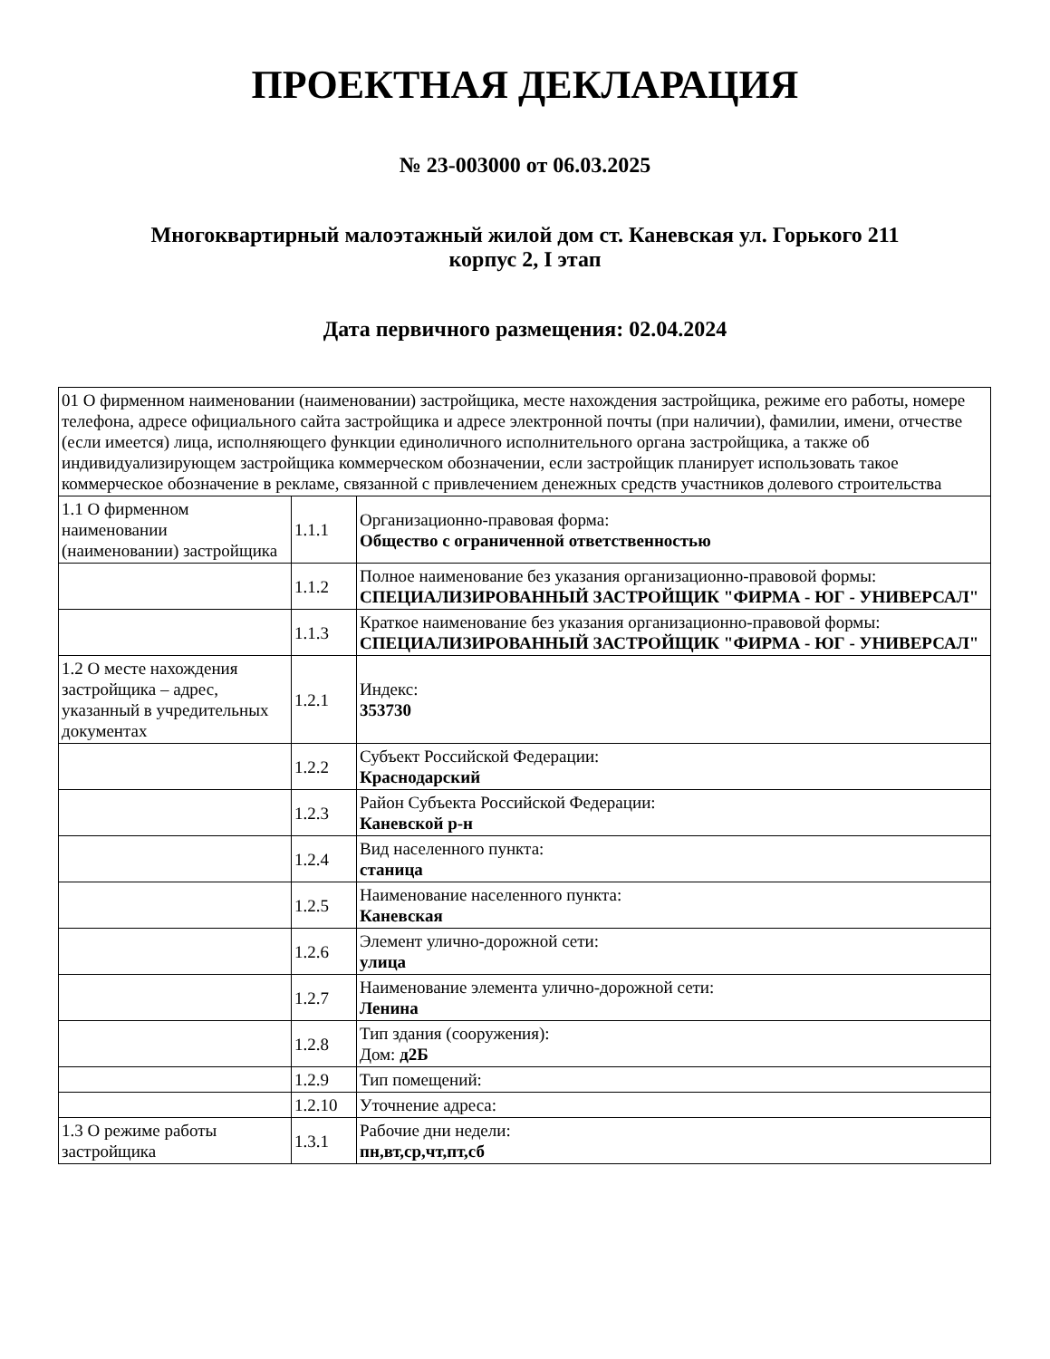ПРОЕКТНАЯ ДЕКЛАРАЦИЯ
№ 23-003000 от 06.03.2025
Многоквартирный малоэтажный жилой дом ст. Каневская ул. Горького 211
корпус 2, I этап
Дата первичного размещения: 02.04.2024
| 01 О фирменном наименовании (наименовании) застройщика, месте нахождения застройщика, режиме его работы, номере телефона, адресе официального сайта застройщика и адресе электронной почты (при наличии), фамилии, имени, отчестве (если имеется) лица, исполняющего функции единоличного исполнительного органа застройщика, а также об индивидуализирующем застройщика коммерческом обозначении, если застройщик планирует использовать такое коммерческое обозначение в рекламе, связанной с привлечением денежных средств участников долевого строительства | | |
| 1.1 О фирменном наименовании (наименовании) застройщика | 1.1.1 | Организационно-правовая форма: Общество с ограниченной ответственностью |
| | 1.1.2 | Полное наименование без указания организационно-правовой формы: СПЕЦИАЛИЗИРОВАННЫЙ ЗАСТРОЙЩИК "ФИРМА - ЮГ - УНИВЕРСАЛ" |
| | 1.1.3 | Краткое наименование без указания организационно-правовой формы: СПЕЦИАЛИЗИРОВАННЫЙ ЗАСТРОЙЩИК "ФИРМА - ЮГ - УНИВЕРСАЛ" |
| 1.2 О месте нахождения застройщика – адрес, указанный в учредительных документах | 1.2.1 | Индекс: 353730 |
| | 1.2.2 | Субъект Российской Федерации: Краснодарский |
| | 1.2.3 | Район Субъекта Российской Федерации: Каневской р-н |
| | 1.2.4 | Вид населенного пункта: станица |
| | 1.2.5 | Наименование населенного пункта: Каневская |
| | 1.2.6 | Элемент улично-дорожной сети: улица |
| | 1.2.7 | Наименование элемента улично-дорожной сети: Ленина |
| | 1.2.8 | Тип здания (сооружения): Дом: д2Б |
| | 1.2.9 | Тип помещений: |
| | 1.2.10 | Уточнение адреса: |
| 1.3 О режиме работы застройщика | 1.3.1 | Рабочие дни недели: пн,вт,ср,чт,пт,сб |